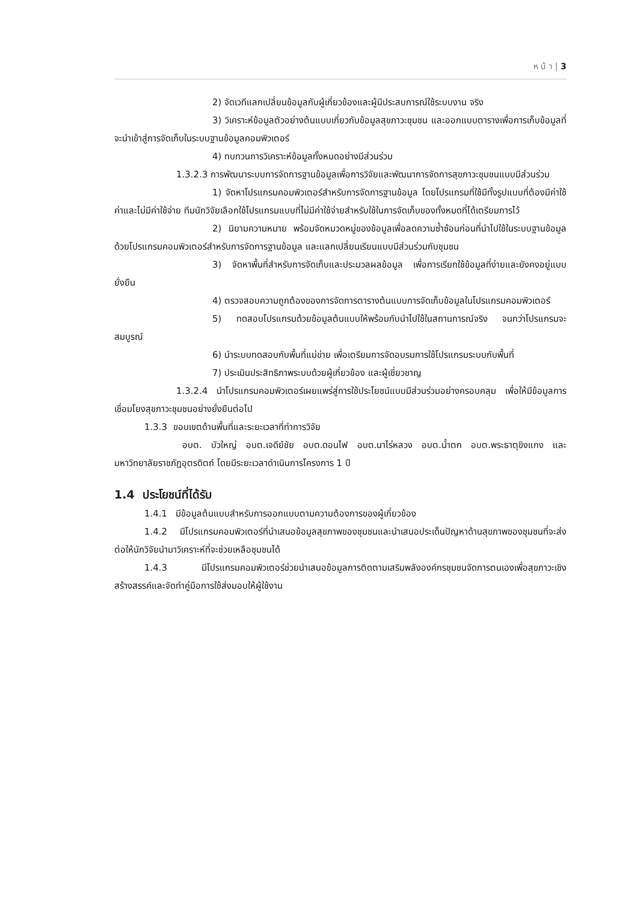ห น้ า | 3
2) จัดเวทีแลกเปลี่ยนข้อมูลกับผู้เกี่ยวข้องและผู้มีประสบการณ์ใช้ระบบงาน จริง
3) วิเคราะห์ข้อมูลตัวอย่างต้นแบบเกี่ยวกับข้อมูลสุขภาวะชุมชน และออกแบบตารางเพื่อการเก็บข้อมูลที่จะนำเข้าสู่การจัดเก็บในระบบฐานข้อมูลคอมพิวเตอร์
4) ทบทวนการวิเคราะห์ข้อมูลทั้งหมดอย่างมีส่วนร่วม
1.3.2.3 การพัฒนาระบบการจัดการฐานข้อมูลเพื่อการวิจัยและพัฒนาการจัดการสุขภาวะชุมชนแบบมีส่วนร่วม
1) จัดหาโปรแกรมคอมพิวเตอร์สำหรับการจัดการฐานข้อมูล โดยโปรแกรมที่ใช้มีทั้งรูปแบบที่ต้องมีค่าใช้ค่าและไม่มีค่าใช้จ่าย ทีมนักวิจัยเลือกใช้โปรแกรมแบบที่ไม่มีค่าใช้จ่ายสำหรับใช้ในการจัดเก็บของทั้งหมดที่ได้เตรียมการไว้
2) นิยามความหมาย พร้อมจัดหมวดหมู่ของข้อมูลเพื่อลดความซ้ำซ้อนก่อนที่นำไปใช้ในระบบฐานข้อมูลด้วยโปรแกรมคอมพิวเตอร์สำหรับการจัดการฐานข้อมูล และแลกเปลี่ยนเรียนแบบมีส่วนร่วมกับชุมชน
3) จัดหาพื้นที่สำหรับการจัดเก็บและประมวลผลข้อมูล เพื่อการเรียกใช้ข้อมูลที่ง่ายและยังคงอยู่แบบยั่งยืน
4) ตรวจสอบความถูกต้องของการจัดการตารางต้นแบบการจัดเก็บข้อมูลในโปรแกรมคอมพิวเตอร์
5) ทดสอบโปรแกรมด้วยข้อมูลต้นแบบให้พร้อมกับนำไปใช้ในสถานการณ์จริง จนกว่าโปรแกรมจะสมบูรณ์
6) นำระบบทดสอบกับพื้นที่แม่ข่าย เพื่อเตรียมการจัดอบรมการใช้โปรแกรมระบบกับพื้นที่
7) ประเมินประสิทธิภาพระบบด้วยผู้เกี่ยวข้อง และผู้เชี่ยวชาญ
1.3.2.4 นำโปรแกรมคอมพิวเตอร์เผยแพร่สู่การใช้ประโยชน์แบบมีส่วนร่วมอย่างครอบคลุม เพื่อให้มีข้อมูลการเชื่อมโยงสุขภาวะชุมชนอย่างยั่งยืนต่อไป
1.3.3 ขอบเขตด้านพื้นที่และระยะเวลาที่ทำการวิจัย
อบต. บัวใหญ่ อบต.เจดีย์ชัย อบต.ดอนไฟ อบต.นาไร่หลวง อบต.น้ำตก อบต.พระธาตุขิงแกง และมหาวิทยาลัยราชภัฏอุตรดิตถ์ โดยมีระยะเวลาดำเนินการโครงการ 1 ปี
1.4 ประโยชน์ที่ได้รับ
1.4.1 มีข้อมูลต้นแบบสำหรับการออกแบบตามความต้องการของผู้เกี่ยวข้อง
1.4.2 มีโปรแกรมคอมพิวเตอร์ที่นำเสนอข้อมูลสุขภาพของชุมชนและนำเสนอประเด็นปัญหาด้านสุขภาพของชุมชนที่จะส่งต่อให้นักวิจัยนำมาวิเคราะห์ที่จะช่วยเหลือชุมชนได้
1.4.3 มีโปรแกรมคอมพิวเตอร์ช่วยนำเสนอข้อมูลการติดตามเสริมพลังองค์กรชุมชนจัดการตนเองเพื่อสุขภาวะเชิงสร้างสรรค์และจัดทำคู่มือการใช้ส่งมอบให้ผู้ใช้งาน